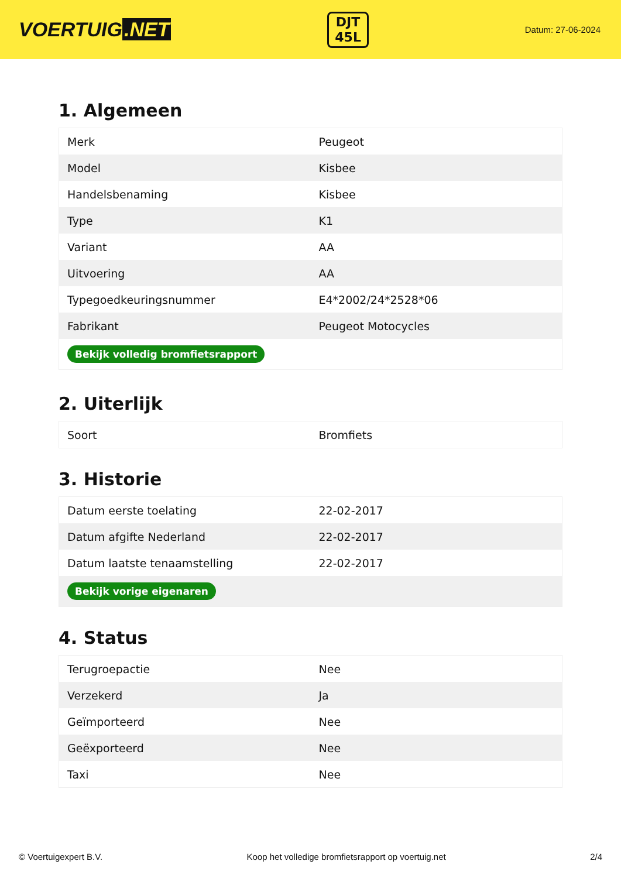VOERTUIG.NET
DJT
45L
Datum: 27-06-2024
1. Algemeen
| Merk | Peugeot |
| Model | Kisbee |
| Handelsbenaming | Kisbee |
| Type | K1 |
| Variant | AA |
| Uitvoering | AA |
| Typegoedkeuringsnummer | E4*2002/24*2528*06 |
| Fabrikant | Peugeot Motocycles |
| Bekijk volledig bromfietsrapport | |
2. Uiterlijk
| Soort | Bromfiets |
3. Historie
| Datum eerste toelating | 22-02-2017 |
| Datum afgifte Nederland | 22-02-2017 |
| Datum laatste tenaamstelling | 22-02-2017 |
| Bekijk vorige eigenaren | |
4. Status
| Terugroepactie | Nee |
| Verzekerd | Ja |
| Geïmporteerd | Nee |
| Geëxporteerd | Nee |
| Taxi | Nee |
© Voertuigexpert B.V. Koop het volledige bromfietsrapport op voertuig.net 2/4